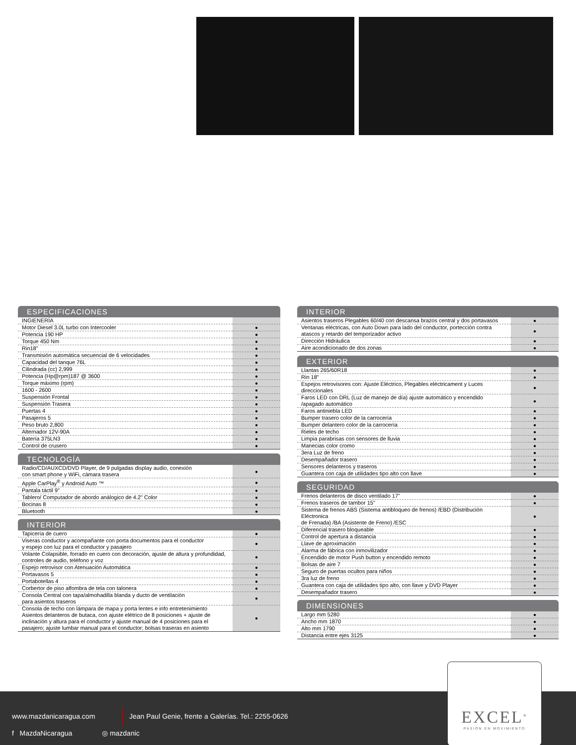ESPECIFICACIONES
| INGIENERÍA | |
| Motor Diesel 3.0L turbo con Intercooler | ● |
| Potencia 190 HP | ● |
| Torque 450 Nm | ● |
| Rin18" | ● |
| Transmisión automática secuencial de 6 velocidades | ● |
| Capacidad del tanque 76L | ● |
| Cilindrada (cc) 2,999 | ● |
| Potencia (Hp@rpm)187 @ 3600 | ● |
| Torque máximo (rpm) | ● |
| 1600 - 2600 | ● |
| Suspensión Frontal | ● |
| Suspensión Trasera | ● |
| Puertas 4 | ● |
| Pasajeros 5 | ● |
| Peso bruto 2,800 | ● |
| Alternador 12V-90A | ● |
| Batería 375LN3 | ● |
| Control de crusero | ● |
TECNOLOGÍA
| Radio/CD/AUXCD/DVD Player, de 9 pulgadas display audio, conexión con smart phone y WiFi, cámara trasera | ● |
| Apple CarPlay<sup>®</sup> y Android Auto ™ | ● |
| Pantala táctil 9" | ● |
| Tablero/ Computador de abordo análogico de 4.2" Color | ● |
| Bocinas 8 | ● |
| Bluetooth | ● |
INTERIOR
| Tapicería de cuero | ● |
| Viseras conductor y acompañante con porta documentos para el conductor y espejo con luz para el conductor y pasajero | ● |
| Volante Colapsible, forrado en cuero con decoración, ajuste de altura y profundidad, controles de audio, teléfono y voz | ● |
| Espejo retrovisor con Atenuación Automática | ● |
| Portavasos 5 | ● |
| Portabotellas 4 | ● |
| Corbertor de piso alfombra de tela con talonera | ● |
| Consola Central con tapa/almohadilla blanda y ducto de ventilación para asientos traseros | ● |
| Consola de techo con lámpara de mapa y porta lentes e info entretenimiento Asientos delanteros de butaca, con ajuste elétrico de 8 posiciones + ajuste de inclinación y altura para el conductor y ajuste manual de 4 posiciones para el pasajero; ajuste lumbar manual para el conductor; bolsas traseras en asiento | ● |
INTERIOR
| Asientos traseros Plegables 60/40 con descansa brazos central y dos portavasos | ● |
| Ventanas eléctricas, con Auto Down para lado del conductor, portección contra atascos y retardo del temporizador activo | ● |
| Dirección Hidráulica | ● |
| Aire acondicionado de dos zonas | ● |
EXTERIOR
| Llantas 265/60R18 | ● |
| Rin 18" | ● |
| Espejos retrovisores con: Ajuste Eléctrico, Plegables eléctricament y Luces direccionales | ● |
| Faros LED con DRL (Luz de manejo de día) ajuste automático y encendido /apagado automático | ● |
| Faros antiniebla LED | ● |
| Bumper trasero color de la carrocería | ● |
| Bumper delantero color de la carrocería | ● |
| Rieles de techo | ● |
| Limpia parabrisas con sensores de lluvia | ● |
| Manecias color cromo | ● |
| 3era Luz de freno | ● |
| Desempañador trasero | ● |
| Sensores delanteros y traseros | ● |
| Guantera con caja de utilidades tipo alto con llave | ● |
SEGURIDAD
| Frenos delanteros de disco ventilado 17" | ● |
| Frenos traseros de tambor 15" | ● |
| Sistema de frenos ABS (Sistema antibloqueo de frenos) /EBD (Distribución Eléctronica de Frenada) /BA (Asistente de Freno) /ESC | ● |
| Diferencial trasero bloqueable | ● |
| Control de apertura a distancia | ● |
| Llave de aproximación | ● |
| Alarma de fábrica con inmovilizador | ● |
| Encendido de motor Push button y encendido remoto | ● |
| Bolsas de aire 7 | ● |
| Seguro de puertas ocultos para niños | ● |
| 3ra luz de freno | ● |
| Guantera con caja de utilidades tipo alto, con llave y DVD Player | ● |
| Desempañador trasero | ● |
DIMENSIONES
| Largo mm 5280 | ● |
| Ancho mm 1870 | ● |
| Alto mm 1790 | ● |
| Distancia entre ejes 3125 | ● |
www.mazdanicaragua.com
Jean Paul Genie, frente a Galerías. Tel.: 2255-0626
f MazdaNicaragua ◎ mazdanic
EXCEL<sup>®</sup>
PASIÓN EN MOVIMIENTO